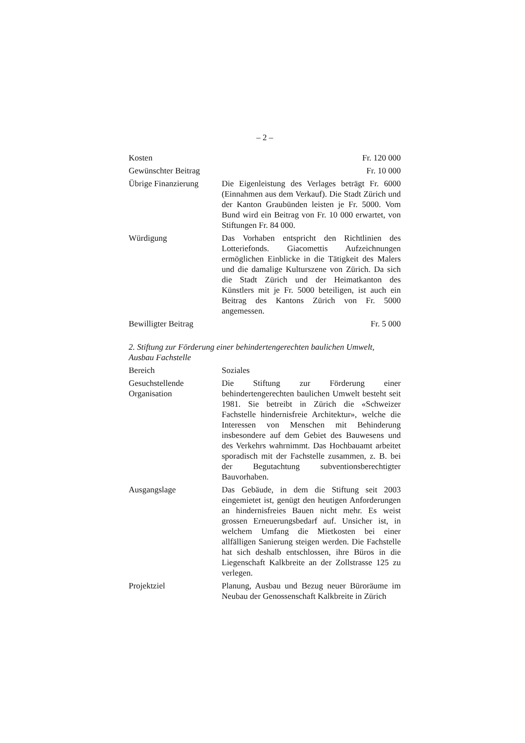– 2 –
Kosten Fr. 120 000
Gewünschter Beitrag
Fr. 10 000
Übrige Finanzierung
Die Eigenleistung des Verlages beträgt Fr. 6000 (Einnahmen aus dem Verkauf). Die Stadt Zürich und der Kanton Graubünden leisten je Fr. 5000. Vom Bund wird ein Beitrag von Fr. 10 000 erwartet, von Stiftungen Fr. 84 000.
Würdigung Das Vorhaben entspricht den Richtlinien des Lotteriefonds. Giacomettis Aufzeichnungen ermöglichen Einblicke in die Tätigkeit des Malers und die damalige Kulturszene von Zürich. Da sich die Stadt Zürich und der Heimatkanton des Künstlers mit je Fr. 5000 beteiligen, ist auch ein Beitrag des Kantons Zürich von Fr. 5000 angemessen.
Bewilligter Beitrag
Fr. 5 000
2. Stiftung zur Förderung einer behindertengerechten baulichen Umwelt, Ausbau Fachstelle
Bereich Soziales
Gesuchstellende Organisation
Die Stiftung zur Förderung einer behindertengerechten baulichen Umwelt besteht seit 1981. Sie betreibt in Zürich die «Schweizer Fachstelle hindernisfreie Architektur», welche die Interessen von Menschen mit Behinderung insbesondere auf dem Gebiet des Bauwesens und des Verkehrs wahrnimmt. Das Hochbauamt arbeitet sporadisch mit der Fachstelle zusammen, z. B. bei der Begutachtung subventionsberechtigter Bauvorhaben.
Ausgangslage Das Gebäude, in dem die Stiftung seit 2003 eingemietet ist, genügt den heutigen Anforderungen an hindernisfreies Bauen nicht mehr. Es weist grossen Erneuerungsbedarf auf. Unsicher ist, in welchem Umfang die Mietkosten bei einer allfälligen Sanierung steigen werden. Die Fachstelle hat sich deshalb entschlossen, ihre Büros in die Liegenschaft Kalkbreite an der Zollstrasse 125 zu verlegen.
Projektziel Planung, Ausbau und Bezug neuer Büroräume im Neubau der Genossenschaft Kalkbreite in Zürich